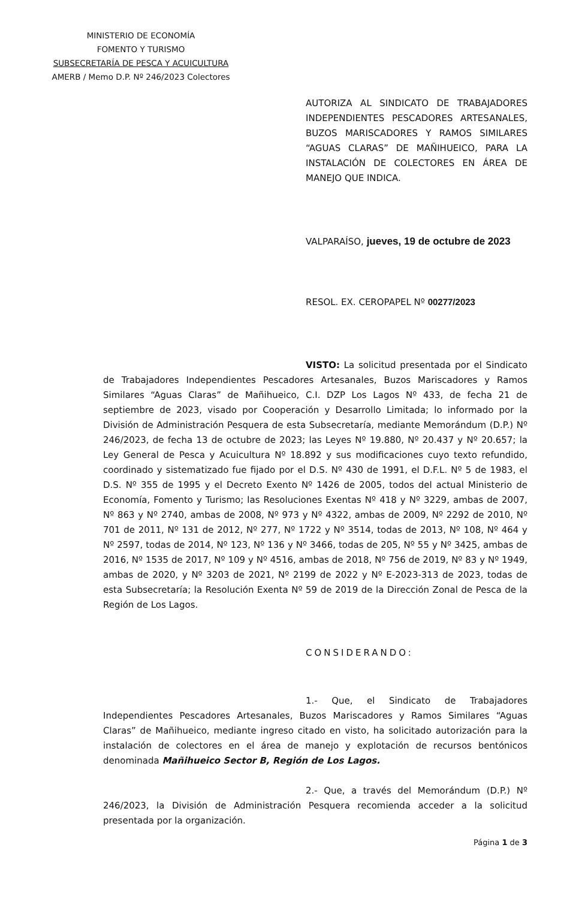MINISTERIO DE ECONOMÍA
FOMENTO Y TURISMO
SUBSECRETARÍA DE PESCA Y ACUICULTURA
AMERB / Memo D.P. Nº 246/2023 Colectores
AUTORIZA AL SINDICATO DE TRABAJADORES INDEPENDIENTES PESCADORES ARTESANALES, BUZOS MARISCADORES Y RAMOS SIMILARES “AGUAS CLARAS” DE MAÑIHUEICO, PARA LA INSTALACIÓN DE COLECTORES EN ÁREA DE MANEJO QUE INDICA.
VALPARAÍSO, jueves, 19 de octubre de 2023
RESOL. EX. CEROPAPEL Nº 00277/2023
VISTO: La solicitud presentada por el Sindicato de Trabajadores Independientes Pescadores Artesanales, Buzos Mariscadores y Ramos Similares “Aguas Claras” de Mañihueico, C.I. DZP Los Lagos Nº 433, de fecha 21 de septiembre de 2023, visado por Cooperación y Desarrollo Limitada; lo informado por la División de Administración Pesquera de esta Subsecretaría, mediante Memorándum (D.P.) Nº 246/2023, de fecha 13 de octubre de 2023; las Leyes Nº 19.880, Nº 20.437 y Nº 20.657; la Ley General de Pesca y Acuicultura Nº 18.892 y sus modificaciones cuyo texto refundido, coordinado y sistematizado fue fijado por el D.S. Nº 430 de 1991, el D.F.L. Nº 5 de 1983, el D.S. Nº 355 de 1995 y el Decreto Exento Nº 1426 de 2005, todos del actual Ministerio de Economía, Fomento y Turismo; las Resoluciones Exentas Nº 418 y Nº 3229, ambas de 2007, Nº 863 y Nº 2740, ambas de 2008, Nº 973 y Nº 4322, ambas de 2009, Nº 2292 de 2010, Nº 701 de 2011, Nº 131 de 2012, Nº 277, Nº 1722 y Nº 3514, todas de 2013, Nº 108, Nº 464 y Nº 2597, todas de 2014, Nº 123, Nº 136 y Nº 3466, todas de 205, Nº 55 y Nº 3425, ambas de 2016, Nº 1535 de 2017, Nº 109 y Nº 4516, ambas de 2018, Nº 756 de 2019, Nº 83 y Nº 1949, ambas de 2020, y Nº 3203 de 2021, Nº 2199 de 2022 y Nº E-2023-313 de 2023, todas de esta Subsecretaría; la Resolución Exenta Nº 59 de 2019 de la Dirección Zonal de Pesca de la Región de Los Lagos.
CONSIDERANDO:
1.- Que, el Sindicato de Trabajadores Independientes Pescadores Artesanales, Buzos Mariscadores y Ramos Similares “Aguas Claras” de Mañihueico, mediante ingreso citado en visto, ha solicitado autorización para la instalación de colectores en el área de manejo y explotación de recursos bentónicos denominada Mañihueico Sector B, Región de Los Lagos.
2.- Que, a través del Memorándum (D.P.) Nº 246/2023, la División de Administración Pesquera recomienda acceder a la solicitud presentada por la organización.
Página 1 de 3